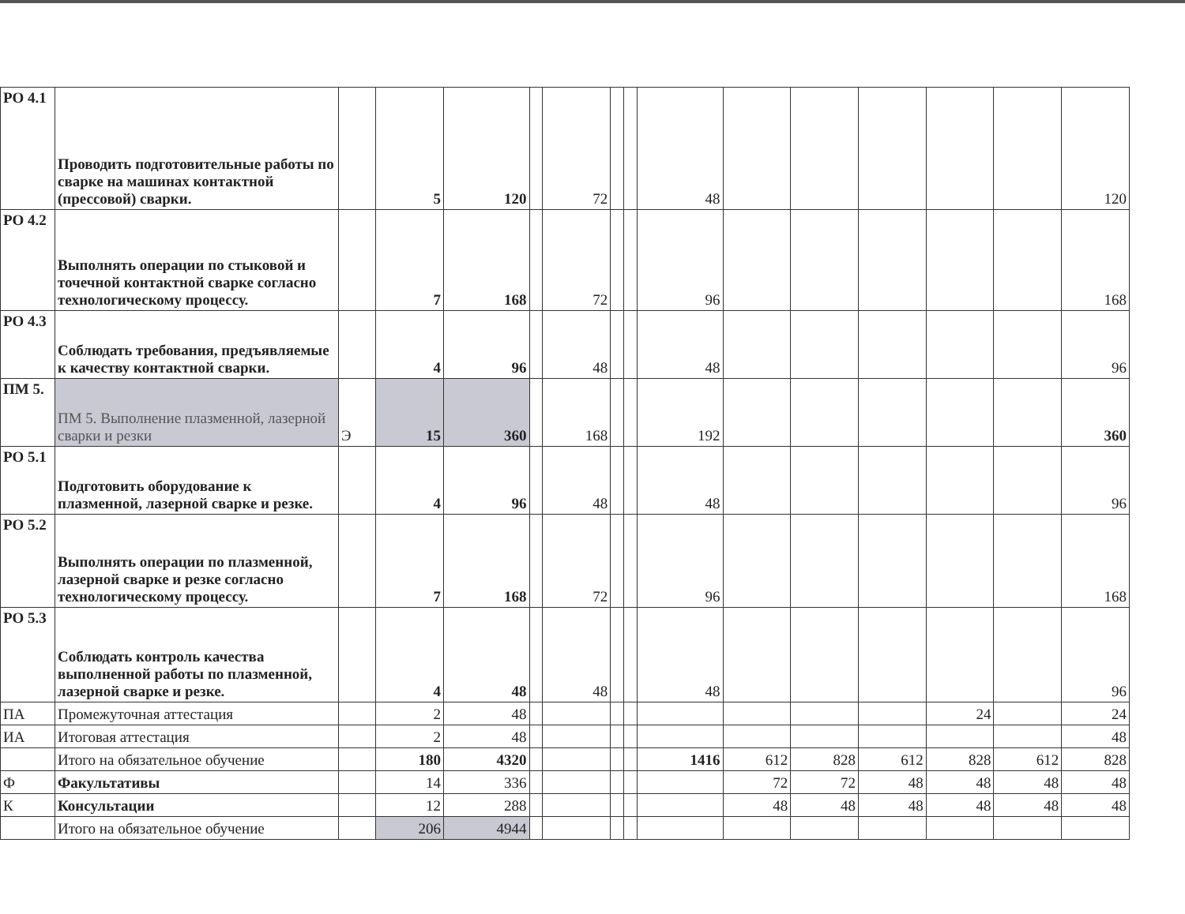| РО 4.1 | Проводить подготовительные работы по сварке на машинах контактной (прессовой) сварки. | | 5 | 120 | | 72 | | | 48 | | | | | | 120 |
| РО 4.2 | Выполнять операции по стыковой и точечной контактной сварке согласно технологическому процессу. | | 7 | 168 | | 72 | | | 96 | | | | | | 168 |
| РО 4.3 | Соблюдать требования, предъявляемые к качеству контактной сварки. | | 4 | 96 | | 48 | | | 48 | | | | | | 96 |
| ПМ 5. | ПМ 5. Выполнение плазменной, лазерной сварки и резки | Э | 15 | 360 | | 168 | | | 192 | | | | | | 360 |
| РО 5.1 | Подготовить оборудование к плазменной, лазерной сварке и резке. | | 4 | 96 | | 48 | | | 48 | | | | | | 96 |
| РО 5.2 | Выполнять операции по плазменной, лазерной сварке и резке согласно технологическому процессу. | | 7 | 168 | | 72 | | | 96 | | | | | | 168 |
| РО 5.3 | Соблюдать контроль качества выполненной работы по плазменной, лазерной сварке и резке. | | 4 | 48 | | 48 | | | 48 | | | | | | 96 |
| ПА | Промежуточная аттестация | | 2 | 48 | | | | | | | | | 24 | | 24 |
| ИА | Итоговая аттестация | | 2 | 48 | | | | | | | | | | | 48 |
| | Итого на обязательное обучение | | 180 | 4320 | | | | | 1416 | 612 | 828 | 612 | 828 | 612 | 828 |
| Ф | Факультативы | | 14 | 336 | | | | | | 72 | 72 | 48 | 48 | 48 | 48 |
| К | Консультации | | 12 | 288 | | | | | | 48 | 48 | 48 | 48 | 48 | 48 |
| | Итого на обязательное обучение | | 206 | 4944 | | | | | | | | | | | |